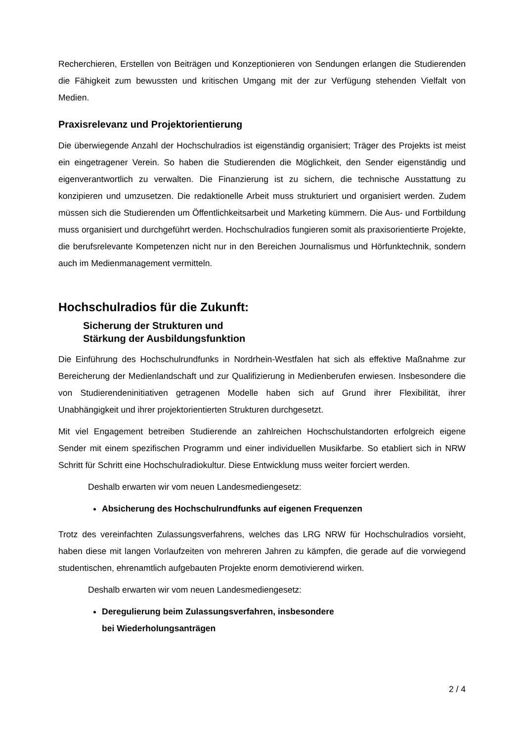Recherchieren, Erstellen von Beiträgen und Konzeptionieren von Sendungen erlangen die Studierenden die Fähigkeit zum bewussten und kritischen Umgang mit der zur Verfügung stehenden Vielfalt von Medien.
Praxisrelevanz und Projektorientierung
Die überwiegende Anzahl der Hochschulradios ist eigenständig organisiert; Träger des Projekts ist meist ein eingetragener Verein. So haben die Studierenden die Möglichkeit, den Sender eigenständig und eigenverantwortlich zu verwalten. Die Finanzierung ist zu sichern, die technische Ausstattung zu konzipieren und umzusetzen. Die redaktionelle Arbeit muss strukturiert und organisiert werden. Zudem müssen sich die Studierenden um Öffentlichkeitsarbeit und Marketing kümmern. Die Aus- und Fortbildung muss organisiert und durchgeführt werden. Hochschulradios fungieren somit als praxisorientierte Projekte, die berufsrelevante Kompetenzen nicht nur in den Bereichen Journalismus und Hörfunktechnik, sondern auch im Medienmanagement vermitteln.
Hochschulradios für die Zukunft:
Sicherung der Strukturen und
Stärkung der Ausbildungsfunktion
Die Einführung des Hochschulrundfunks in Nordrhein-Westfalen hat sich als effektive Maßnahme zur Bereicherung der Medienlandschaft und zur Qualifizierung in Medienberufen erwiesen. Insbesondere die von Studierendeninitiativen getragenen Modelle haben sich auf Grund ihrer Flexibilität, ihrer Unabhängigkeit und ihrer projektorientierten Strukturen durchgesetzt.
Mit viel Engagement betreiben Studierende an zahlreichen Hochschulstandorten erfolgreich eigene Sender mit einem spezifischen Programm und einer individuellen Musikfarbe. So etabliert sich in NRW Schritt für Schritt eine Hochschulradiokultur. Diese Entwicklung muss weiter forciert werden.
Deshalb erwarten wir vom neuen Landesmediengesetz:
Absicherung des Hochschulrundfunks auf eigenen Frequenzen
Trotz des vereinfachten Zulassungsverfahrens, welches das LRG NRW für Hochschulradios vorsieht, haben diese mit langen Vorlaufzeiten von mehreren Jahren zu kämpfen, die gerade auf die vorwiegend studentischen, ehrenamtlich aufgebauten Projekte enorm demotivierend wirken.
Deshalb erwarten wir vom neuen Landesmediengesetz:
Deregulierung beim Zulassungsverfahren, insbesondere
bei Wiederholungsanträgen
2 / 4